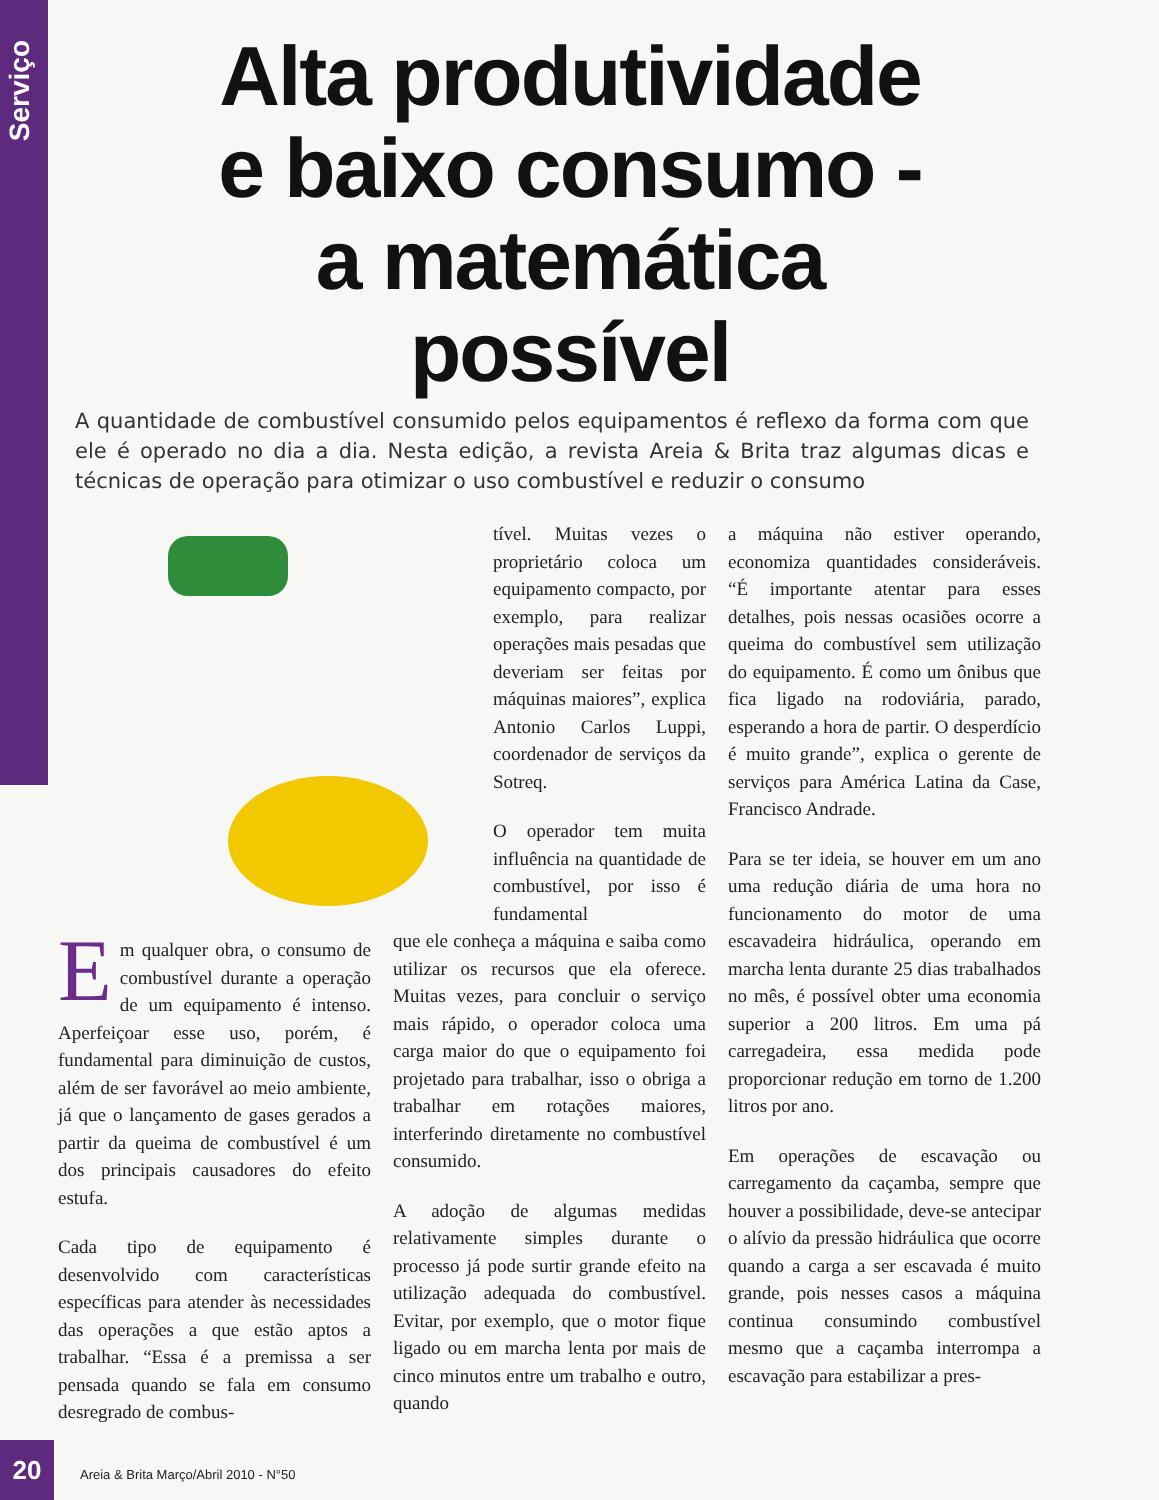Serviço
Alta produtividade e baixo consumo - a matemática possível
A quantidade de combustível consumido pelos equipamentos é reflexo da forma com que ele é operado no dia a dia. Nesta edição, a revista Areia & Brita traz algumas dicas e técnicas de operação para otimizar o uso combustível e reduzir o consumo
Em qualquer obra, o consumo de combustível durante a operação de um equipamento é intenso. Aperfeiçoar esse uso, porém, é fundamental para diminuição de custos, além de ser favorável ao meio ambiente, já que o lançamento de gases gerados a partir da queima de combustível é um dos principais causadores do efeito estufa.
Cada tipo de equipamento é desenvolvido com características específicas para atender às necessidades das operações a que estão aptos a trabalhar. “Essa é a premissa a ser pensada quando se fala em consumo desregrado de combus-
tível. Muitas vezes o proprietário coloca um equipamento compacto, por exemplo, para realizar operações mais pesadas que deveriam ser feitas por máquinas maiores”, explica Antonio Carlos Luppi, coordenador de serviços da Sotreq.
O operador tem muita influência na quantidade de combustível, por isso é fundamental
que ele conheça a máquina e saiba como utilizar os recursos que ela oferece. Muitas vezes, para concluir o serviço mais rápido, o operador coloca uma carga maior do que o equipamento foi projetado para trabalhar, isso o obriga a trabalhar em rotações maiores, interferindo diretamente no combustível consumido.
A adoção de algumas medidas relativamente simples durante o processo já pode surtir grande efeito na utilização adequada do combustível. Evitar, por exemplo, que o motor fique ligado ou em marcha lenta por mais de cinco minutos entre um trabalho e outro, quando
a máquina não estiver operando, economiza quantidades consideráveis. “É importante atentar para esses detalhes, pois nessas ocasiões ocorre a queima do combustível sem utilização do equipamento. É como um ônibus que fica ligado na rodoviária, parado, esperando a hora de partir. O desperdício é muito grande”, explica o gerente de serviços para América Latina da Case, Francisco Andrade.
Para se ter ideia, se houver em um ano uma redução diária de uma hora no funcionamento do motor de uma escavadeira hidráulica, operando em marcha lenta durante 25 dias trabalhados no mês, é possível obter uma economia superior a 200 litros. Em uma pá carregadeira, essa medida pode proporcionar redução em torno de 1.200 litros por ano.
Em operações de escavação ou carregamento da caçamba, sempre que houver a possibilidade, deve-se antecipar o alívio da pressão hidráulica que ocorre quando a carga a ser escavada é muito grande, pois nesses casos a máquina continua consumindo combustível mesmo que a caçamba interrompa a escavação para estabilizar a pres-
20
Areia & Brita Março/Abril 2010 - N°50